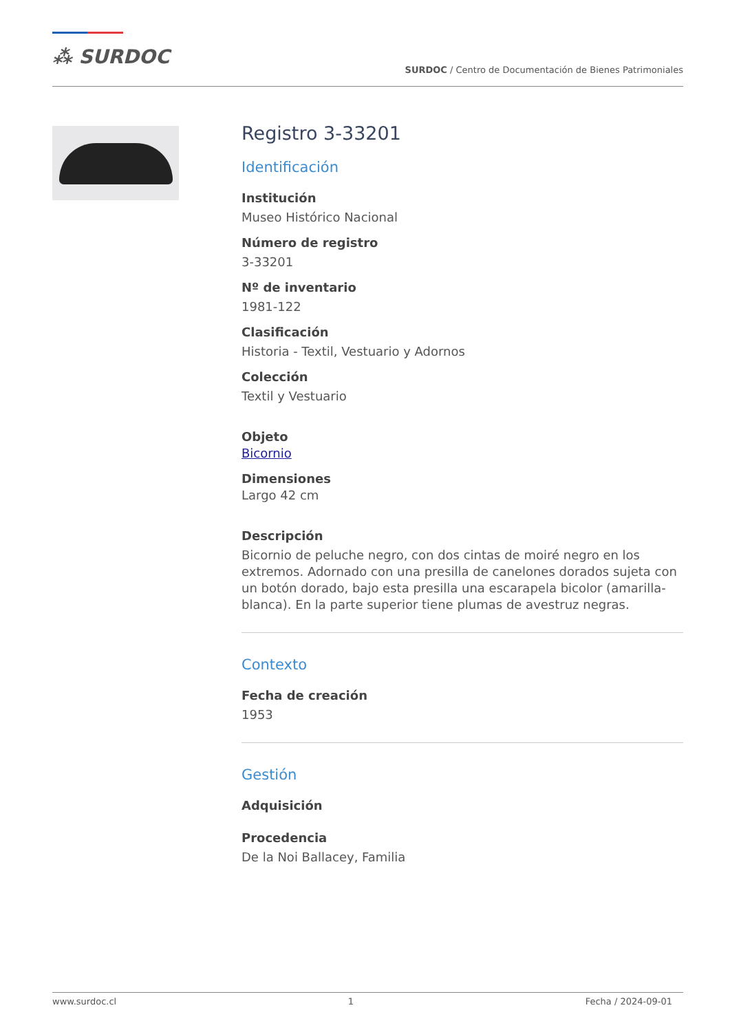⁂ SURDOC
SURDOC / Centro de Documentación de Bienes Patrimoniales
Registro 3-33201
Identificación
Institución
Museo Histórico Nacional
Número de registro
3-33201
Nº de inventario
1981-122
Clasificación
Historia - Textil, Vestuario y Adornos
Colección
Textil y Vestuario
Objeto
Bicornio
Dimensiones
Largo 42 cm
Descripción
Bicornio de peluche negro, con dos cintas de moiré negro en los extremos. Adornado con una presilla de canelones dorados sujeta con un botón dorado, bajo esta presilla una escarapela bicolor (amarilla-blanca). En la parte superior tiene plumas de avestruz negras.
Contexto
Fecha de creación
1953
Gestión
Adquisición
Procedencia
De la Noi Ballacey, Familia
www.surdoc.cl 1 Fecha / 2024-09-01